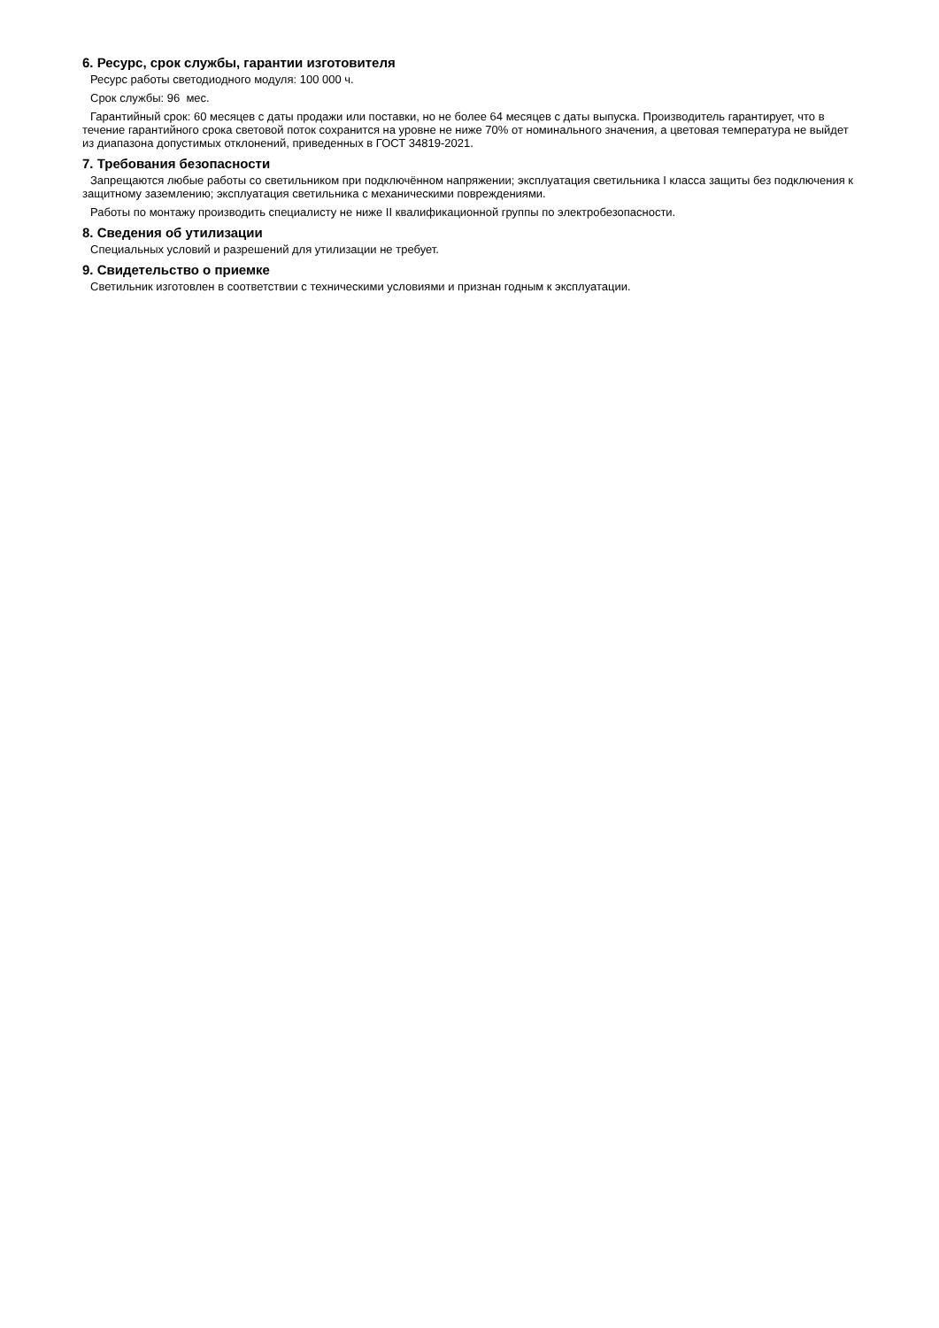6. Ресурс, срок службы, гарантии изготовителя
Ресурс работы светодиодного модуля: 100 000 ч.
Срок службы: 96 мес.
Гарантийный срок: 60 месяцев с даты продажи или поставки, но не более 64 месяцев с даты выпуска. Производитель гарантирует, что в течение гарантийного срока световой поток сохранится на уровне не ниже 70% от номинального значения, а цветовая температура не выйдет из диапазона допустимых отклонений, приведенных в ГОСТ 34819-2021.
7. Требования безопасности
Запрещаются любые работы со светильником при подключённом напряжении; эксплуатация светильника I класса защиты без подключения к защитному заземлению; эксплуатация светильника с механическими повреждениями.
Работы по монтажу производить специалисту не ниже II квалификационной группы по электробезопасности.
8. Сведения об утилизации
Специальных условий и разрешений для утилизации не требует.
9. Свидетельство о приемке
Светильник изготовлен в соответствии с техническими условиями и признан годным к эксплуатации.